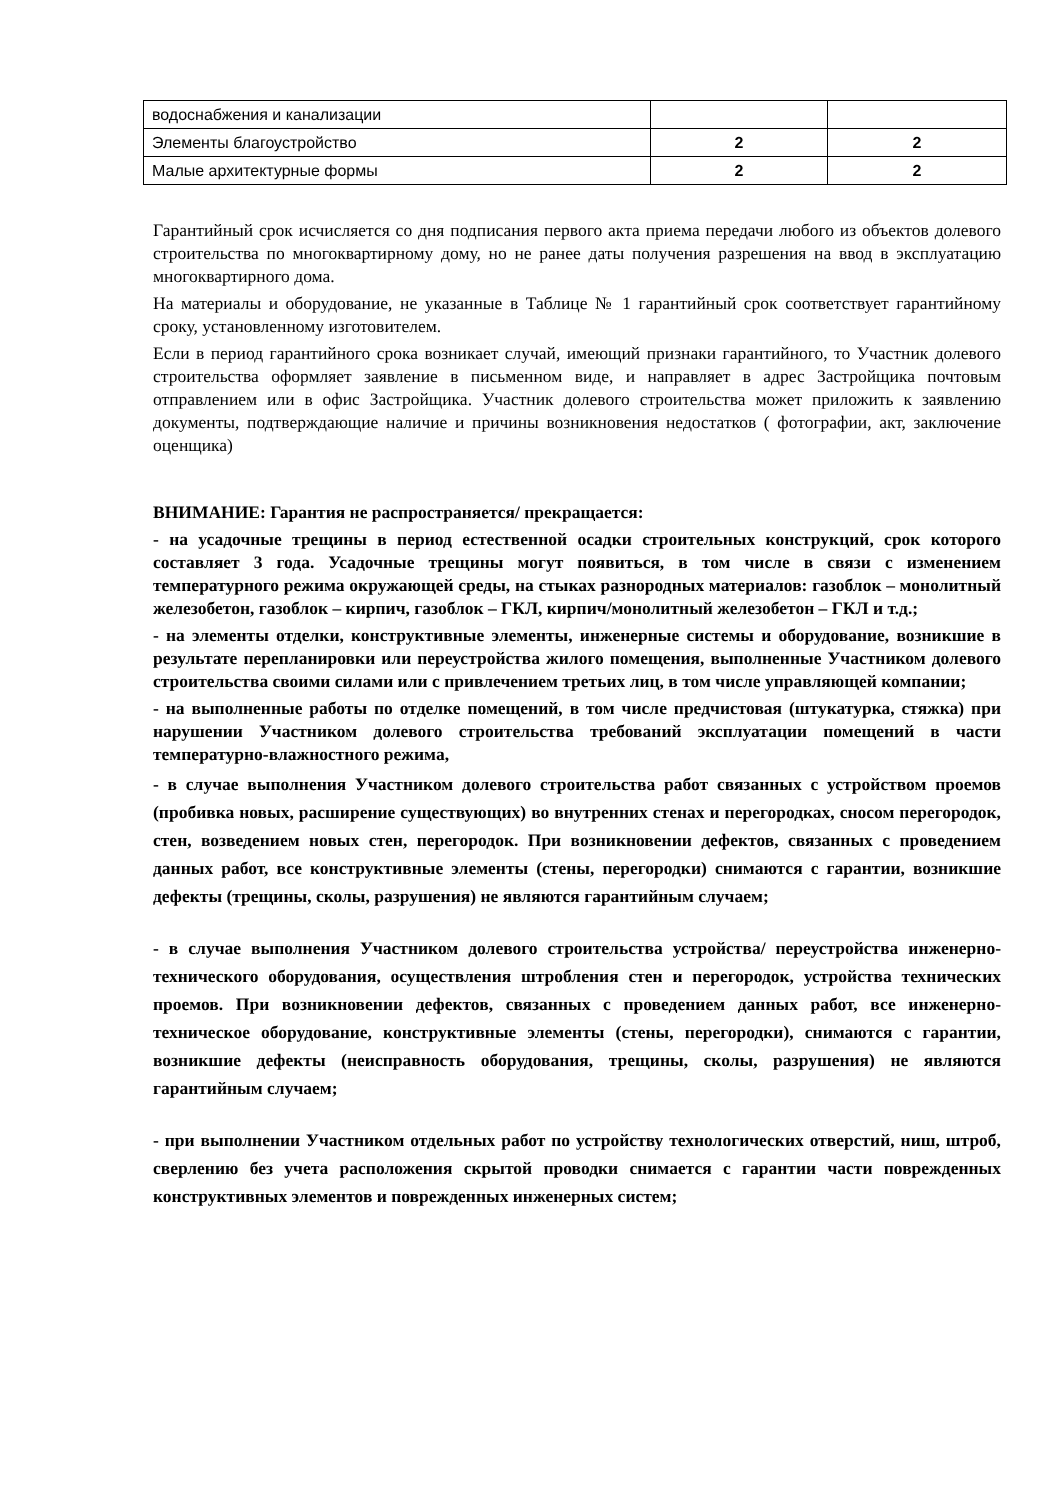| водоснабжения и канализации | | |
| Элементы благоустройство | 2 | 2 |
| Малые архитектурные формы | 2 | 2 |
Гарантийный срок исчисляется со дня подписания первого акта приема передачи любого из объектов долевого строительства по многоквартирному дому, но не ранее даты получения разрешения на ввод в эксплуатацию многоквартирного дома.
На материалы и оборудование, не указанные в Таблице № 1 гарантийный срок соответствует гарантийному сроку, установленному изготовителем.
Если в период гарантийного срока возникает случай, имеющий признаки гарантийного, то Участник долевого строительства оформляет заявление в письменном виде, и направляет в адрес Застройщика почтовым отправлением или в офис Застройщика. Участник долевого строительства может приложить к заявлению документы, подтверждающие наличие и причины возникновения недостатков ( фотографии, акт, заключение оценщика)
ВНИМАНИЕ: Гарантия не распространяется/ прекращается:
- на усадочные трещины в период естественной осадки строительных конструкций, срок которого составляет 3 года. Усадочные трещины могут появиться, в том числе в связи с изменением температурного режима окружающей среды, на стыках разнородных материалов: газоблок – монолитный железобетон, газоблок – кирпич, газоблок – ГКЛ, кирпич/монолитный железобетон – ГКЛ и т.д.;
- на элементы отделки, конструктивные элементы, инженерные системы и оборудование, возникшие в результате перепланировки или переустройства жилого помещения, выполненные Участником долевого строительства своими силами или с привлечением третьих лиц, в том числе управляющей компании;
- на выполненные работы по отделке помещений, в том числе предчистовая (штукатурка, стяжка) при нарушении Участником долевого строительства требований эксплуатации помещений в части температурно-влажностного режима,
- в случае выполнения Участником долевого строительства работ связанных с устройством проемов (пробивка новых, расширение существующих) во внутренних стенах и перегородках, сносом перегородок, стен, возведением новых стен, перегородок. При возникновении дефектов, связанных с проведением данных работ, все конструктивные элементы (стены, перегородки) снимаются с гарантии, возникшие дефекты (трещины, сколы, разрушения) не являются гарантийным случаем;
- в случае выполнения Участником долевого строительства устройства/ переустройства инженерно- технического оборудования, осуществления штробления стен и перегородок, устройства технических проемов. При возникновении дефектов, связанных с проведением данных работ, все инженерно-техническое оборудование, конструктивные элементы (стены, перегородки), снимаются с гарантии, возникшие дефекты (неисправность оборудования, трещины, сколы, разрушения) не являются гарантийным случаем;
- при выполнении Участником отдельных работ по устройству технологических отверстий, ниш, штроб, сверлению без учета расположения скрытой проводки снимается с гарантии части поврежденных конструктивных элементов и поврежденных инженерных систем;